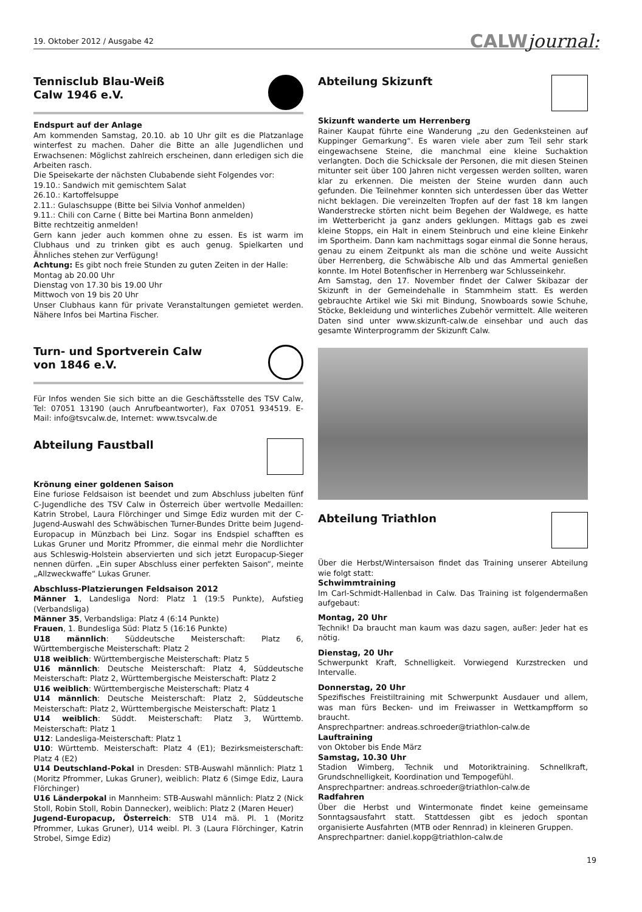19. Oktober 2012 / Ausgabe 42
CALWjournal:
Tennisclub Blau-Weiß
Calw 1946 e.V.
Endspurt auf der Anlage
Am kommenden Samstag, 20.10. ab 10 Uhr gilt es die Platzanlage winterfest zu machen. Daher die Bitte an alle Jugendlichen und Erwachsenen: Möglichst zahlreich erscheinen, dann erledigen sich die Arbeiten rasch.
Die Speisekarte der nächsten Clubabende sieht Folgendes vor:
19.10.: Sandwich mit gemischtem Salat
26.10.: Kartoffelsuppe
2.11.: Gulaschsuppe (Bitte bei Silvia Vonhof anmelden)
9.11.: Chili con Carne ( Bitte bei Martina Bonn anmelden)
Bitte rechtzeitig anmelden!
Gern kann jeder auch kommen ohne zu essen. Es ist warm im Clubhaus und zu trinken gibt es auch genug. Spielkarten und Ähnliches stehen zur Verfügung!
Achtung: Es gibt noch freie Stunden zu guten Zeiten in der Halle:
Montag ab 20.00 Uhr
Dienstag von 17.30 bis 19.00 Uhr
Mittwoch von 19 bis 20 Uhr
Unser Clubhaus kann für private Veranstaltungen gemietet werden. Nähere Infos bei Martina Fischer.
Turn- und Sportverein Calw
von 1846 e.V.
Für Infos wenden Sie sich bitte an die Geschäftsstelle des TSV Calw, Tel: 07051 13190 (auch Anrufbeantworter), Fax 07051 934519. E-Mail: info@tsvcalw.de, Internet: www.tsvcalw.de
Abteilung Faustball
Krönung einer goldenen Saison
Eine furiose Feldsaison ist beendet und zum Abschluss jubelten fünf C-Jugendliche des TSV Calw in Österreich über wertvolle Medaillen: Katrin Strobel, Laura Flörchinger und Simge Ediz wurden mit der C-Jugend-Auswahl des Schwäbischen Turner-Bundes Dritte beim Jugend-Europacup in Münzbach bei Linz. Sogar ins Endspiel schafften es Lukas Gruner und Moritz Pfrommer, die einmal mehr die Nordlichter aus Schleswig-Holstein abservierten und sich jetzt Europacup-Sieger nennen dürfen. „Ein super Abschluss einer perfekten Saison“, meinte „Allzweckwaffe“ Lukas Gruner.
Abschluss-Platzierungen Feldsaison 2012
Männer 1, Landesliga Nord: Platz 1 (19:5 Punkte), Aufstieg (Verbandsliga)
Männer 35, Verbandsliga: Platz 4 (6:14 Punkte)
Frauen, 1. Bundesliga Süd: Platz 5 (16:16 Punkte)
U18 männlich: Süddeutsche Meisterschaft: Platz 6, Württembergische Meisterschaft: Platz 2
U18 weiblich: Württembergische Meisterschaft: Platz 5
U16 männlich: Deutsche Meisterschaft: Platz 4, Süddeutsche Meisterschaft: Platz 2, Württembergische Meisterschaft: Platz 2
U16 weiblich: Württembergische Meisterschaft: Platz 4
U14 männlich: Deutsche Meisterschaft: Platz 2, Süddeutsche Meisterschaft: Platz 2, Württembergische Meisterschaft: Platz 1
U14 weiblich: Süddt. Meisterschaft: Platz 3, Württemb. Meisterschaft: Platz 1
U12: Landesliga-Meisterschaft: Platz 1
U10: Württemb. Meisterschaft: Platz 4 (E1); Bezirksmeisterschaft: Platz 4 (E2)
U14 Deutschland-Pokal in Dresden: STB-Auswahl männlich: Platz 1 (Moritz Pfrommer, Lukas Gruner), weiblich: Platz 6 (Simge Ediz, Laura Flörchinger)
U16 Länderpokal in Mannheim: STB-Auswahl männlich: Platz 2 (Nick Stoll, Robin Stoll, Robin Dannecker), weiblich: Platz 2 (Maren Heuer)
Jugend-Europacup, Österreich: STB U14 mä. Pl. 1 (Moritz Pfrommer, Lukas Gruner), U14 weibl. Pl. 3 (Laura Flörchinger, Katrin Strobel, Simge Ediz)
Abteilung Skizunft
Skizunft wanderte um Herrenberg
Rainer Kaupat führte eine Wanderung „zu den Gedenksteinen auf Kuppinger Gemarkung“. Es waren viele aber zum Teil sehr stark eingewachsene Steine, die manchmal eine kleine Suchaktion verlangten. Doch die Schicksale der Personen, die mit diesen Steinen mitunter seit über 100 Jahren nicht vergessen werden sollten, waren klar zu erkennen. Die meisten der Steine wurden dann auch gefunden. Die Teilnehmer konnten sich unterdessen über das Wetter nicht beklagen. Die vereinzelten Tropfen auf der fast 18 km langen Wanderstrecke störten nicht beim Begehen der Waldwege, es hatte im Wetterbericht ja ganz anders geklungen. Mittags gab es zwei kleine Stopps, ein Halt in einem Steinbruch und eine kleine Einkehr im Sportheim. Dann kam nachmittags sogar einmal die Sonne heraus, genau zu einem Zeitpunkt als man die schöne und weite Aussicht über Herrenberg, die Schwäbische Alb und das Ammertal genießen konnte. Im Hotel Botenfischer in Herrenberg war Schlusseinkehr.
Am Samstag, den 17. November findet der Calwer Skibazar der Skizunft in der Gemeindehalle in Stammheim statt. Es werden gebrauchte Artikel wie Ski mit Bindung, Snowboards sowie Schuhe, Stöcke, Bekleidung und winterliches Zubehör vermittelt. Alle weiteren Daten sind unter www.skizunft-calw.de einsehbar und auch das gesamte Winterprogramm der Skizunft Calw.
Abteilung Triathlon
Über die Herbst/Wintersaison findet das Training unserer Abteilung wie folgt statt:
Schwimmtraining
Im Carl-Schmidt-Hallenbad in Calw. Das Training ist folgendermaßen aufgebaut:
Montag, 20 Uhr
Technik! Da braucht man kaum was dazu sagen, außer: Jeder hat es nötig.
Dienstag, 20 Uhr
Schwerpunkt Kraft, Schnelligkeit. Vorwiegend Kurzstrecken und Intervalle.
Donnerstag, 20 Uhr
Spezifisches Freistiltraining mit Schwerpunkt Ausdauer und allem, was man fürs Becken- und im Freiwasser in Wettkampfform so braucht.
Ansprechpartner: andreas.schroeder@triathlon-calw.de
Lauftraining
von Oktober bis Ende März
Samstag, 10.30 Uhr
Stadion Wimberg, Technik und Motoriktraining. Schnellkraft, Grundschnelligkeit, Koordination und Tempogefühl.
Ansprechpartner: andreas.schroeder@triathlon-calw.de
Radfahren
Über die Herbst und Wintermonate findet keine gemeinsame Sonntagsausfahrt statt. Stattdessen gibt es jedoch spontan organisierte Ausfahrten (MTB oder Rennrad) in kleineren Gruppen.
Ansprechpartner: daniel.kopp@triathlon-calw.de
19